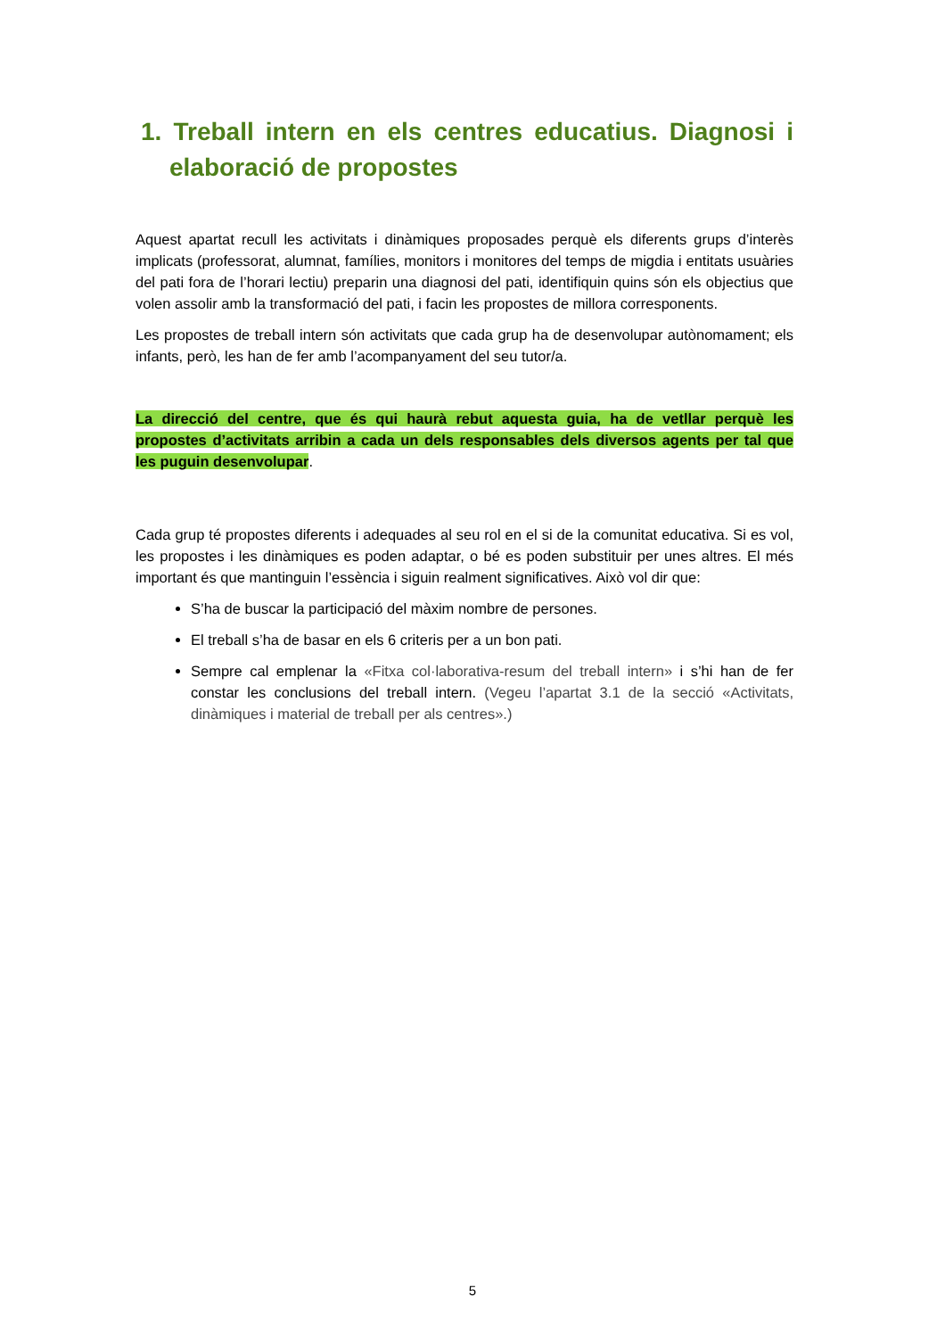1. Treball intern en els centres educatius. Diagnosi i elaboració de propostes
Aquest apartat recull les activitats i dinàmiques proposades perquè els diferents grups d’interès implicats (professorat, alumnat, famílies, monitors i monitores del temps de migdia i entitats usuàries del pati fora de l’horari lectiu) preparin una diagnosi del pati, identifiquin quins són els objectius que volen assolir amb la transformació del pati, i facin les propostes de millora corresponents.
Les propostes de treball intern són activitats que cada grup ha de desenvolupar autònomament; els infants, però, les han de fer amb l’acompanyament del seu tutor/a.
La direcció del centre, que és qui haurà rebut aquesta guia, ha de vetllar perquè les propostes d’activitats arribin a cada un dels responsables dels diversos agents per tal que les puguin desenvolupar.
Cada grup té propostes diferents i adequades al seu rol en el si de la comunitat educativa. Si es vol, les propostes i les dinàmiques es poden adaptar, o bé es poden substituir per unes altres. El més important és que mantinguin l’essència i siguin realment significatives. Això vol dir que:
S’ha de buscar la participació del màxim nombre de persones.
El treball s’ha de basar en els 6 criteris per a un bon pati.
Sempre cal emplenar la «Fitxa col·laborativa-resum del treball intern» i s’hi han de fer constar les conclusions del treball intern. (Vegeu l’apartat 3.1 de la secció «Activitats, dinàmiques i material de treball per als centres».)
5